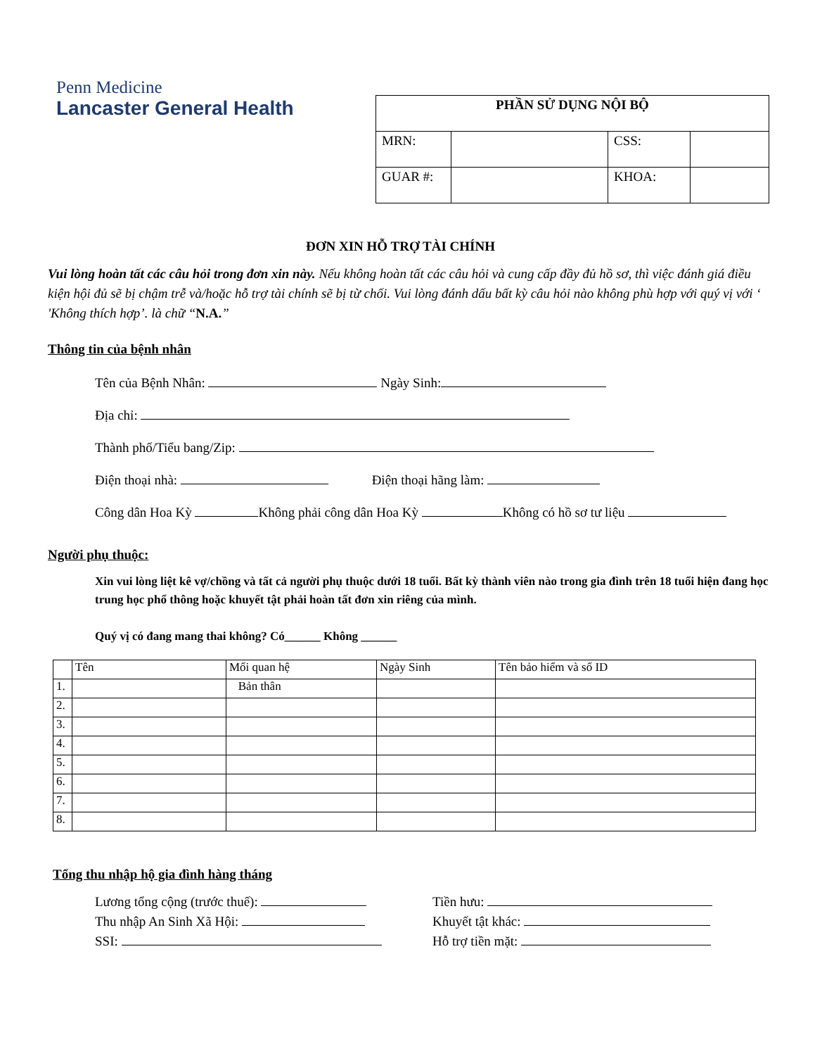Penn Medicine
Lancaster General Health
| PHẦN SỬ DỤNG NỘI BỘ | | | |
| MRN: | | CSS: | |
| GUAR #: | | KHOA: | |
ĐƠN XIN HỖ TRỢ TÀI CHÍNH
Vui lòng hoàn tất các câu hỏi trong đơn xin này. Nếu không hoàn tất các câu hỏi và cung cấp đầy đủ hồ sơ, thì việc đánh giá điều kiện hội đủ sẽ bị chậm trễ và/hoặc hỗ trợ tài chính sẽ bị từ chối. Vui lòng đánh dấu bất kỳ câu hỏi nào không phù hợp với quý vị với ‘ 'Không thích hợp’. là chữ “N.A.”
Thông tin của bệnh nhân
Tên của Bệnh Nhân: Ngày Sinh:
Địa chỉ:
Thành phố/Tiểu bang/Zip:
Điện thoại nhà: Điện thoại hãng làm:
Công dân Hoa Kỳ Không phải công dân Hoa Kỳ Không có hồ sơ tư liệu
Người phụ thuộc:
Xin vui lòng liệt kê vợ/chồng và tất cả người phụ thuộc dưới 18 tuổi. Bất kỳ thành viên nào trong gia đình trên 18 tuổi hiện đang học trung học phổ thông hoặc khuyết tật phải hoàn tất đơn xin riêng của mình.
Quý vị có đang mang thai không? Có______ Không ______
| | Tên | Mối quan hệ | Ngày Sinh | Tên bảo hiểm và số ID |
| --- | --- | --- | --- | --- |
| 1. | | Bản thân | | |
| 2. | | | | |
| 3. | | | | |
| 4. | | | | |
| 5. | | | | |
| 6. | | | | |
| 7. | | | | |
| 8. | | | | |
Tổng thu nhập hộ gia đình hàng tháng
Lương tổng cộng (trước thuế):
Tiền hưu:
Thu nhập An Sinh Xã Hội:
Khuyết tật khác:
SSI:
Hỗ trợ tiền mặt: